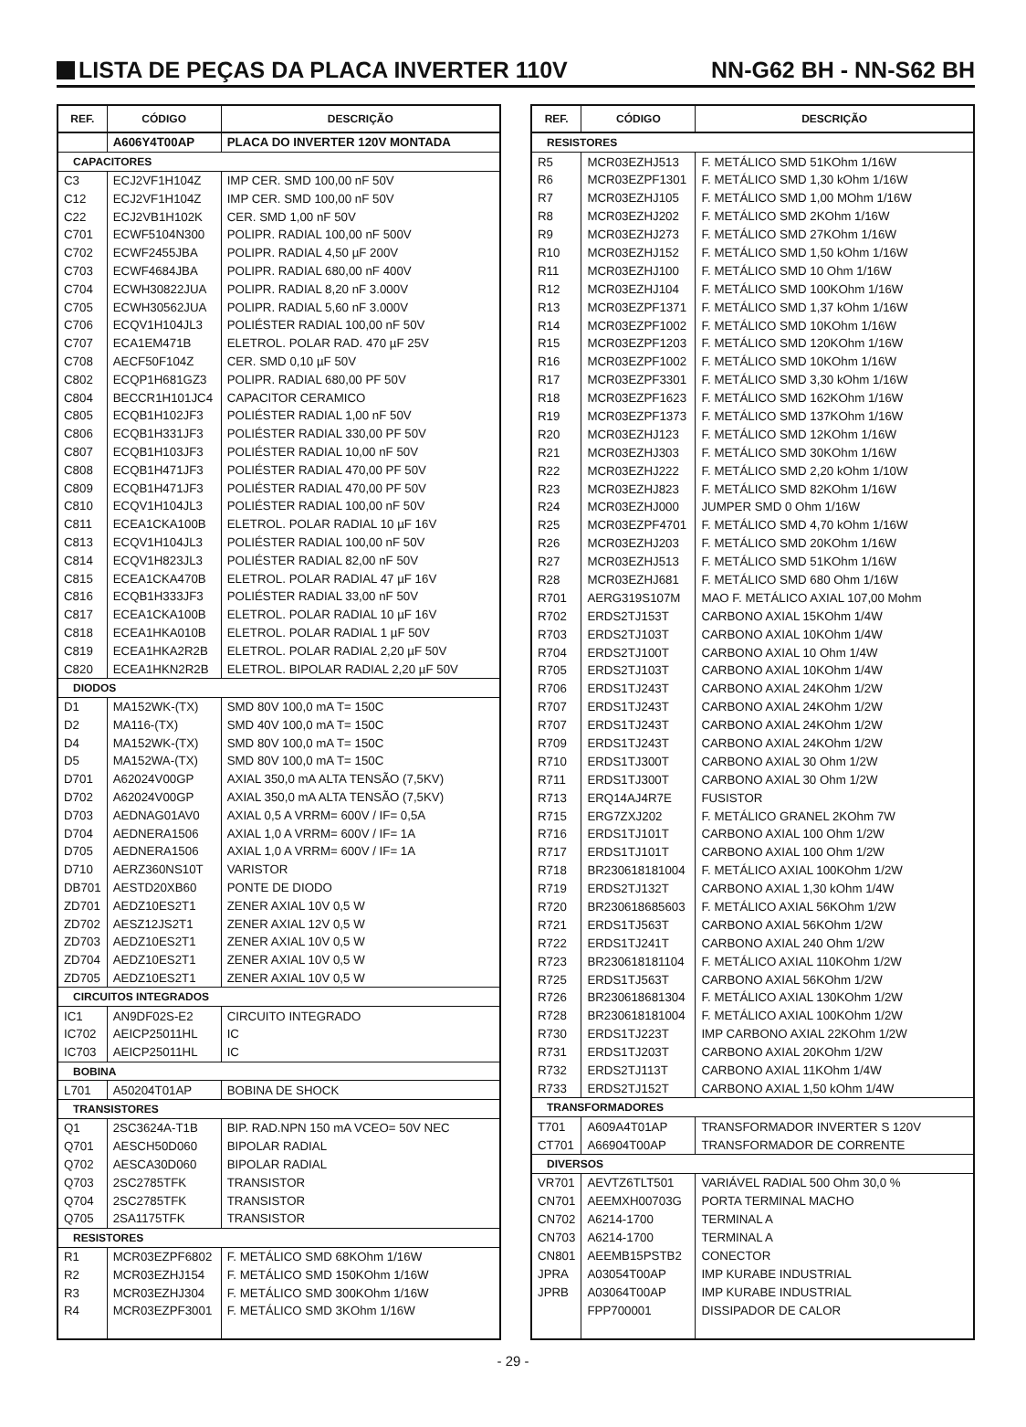LISTA DE PEÇAS DA PLACA INVERTER 110V
NN-G62 BH - NN-S62 BH
| REF. | CÓDIGO | DESCRIÇÃO |
| --- | --- | --- |
| | A606Y4T00AP | PLACA DO INVERTER 120V MONTADA |
| CAPACITORES | | |
| C3 | ECJ2VF1H104Z | IMP CER. SMD 100,00 nF 50V |
| C12 | ECJ2VF1H104Z | IMP CER. SMD 100,00 nF 50V |
| C22 | ECJ2VB1H102K | CER. SMD 1,00 nF 50V |
| C701 | ECWF5104N300 | POLIPR. RADIAL 100,00 nF 500V |
| C702 | ECWF2455JBA | POLIPR. RADIAL 4,50 µF 200V |
| C703 | ECWF4684JBA | POLIPR. RADIAL 680,00 nF 400V |
| C704 | ECWH30822JUA | POLIPR. RADIAL 8,20 nF 3.000V |
| C705 | ECWH30562JUA | POLIPR. RADIAL 5,60 nF 3.000V |
| C706 | ECQV1H104JL3 | POLIÉSTER RADIAL 100,00 nF 50V |
| C707 | ECA1EM471B | ELETROL. POLAR RAD. 470 µF 25V |
| C708 | AECF50F104Z | CER. SMD 0,10 µF 50V |
| C802 | ECQP1H681GZ3 | POLIPR. RADIAL 680,00 PF 50V |
| C804 | BECCR1H101JC4 | CAPACITOR CERAMICO |
| C805 | ECQB1H102JF3 | POLIÉSTER RADIAL 1,00 nF 50V |
| C806 | ECQB1H331JF3 | POLIÉSTER RADIAL 330,00 PF 50V |
| C807 | ECQB1H103JF3 | POLIÉSTER RADIAL 10,00 nF 50V |
| C808 | ECQB1H471JF3 | POLIÉSTER RADIAL 470,00 PF 50V |
| C809 | ECQB1H471JF3 | POLIÉSTER RADIAL 470,00 PF 50V |
| C810 | ECQV1H104JL3 | POLIÉSTER RADIAL 100,00 nF 50V |
| C811 | ECEA1CKA100B | ELETROL. POLAR RADIAL 10 µF 16V |
| C813 | ECQV1H104JL3 | POLIÉSTER RADIAL 100,00 nF 50V |
| C814 | ECQV1H823JL3 | POLIÉSTER RADIAL 82,00 nF 50V |
| C815 | ECEA1CKA470B | ELETROL. POLAR RADIAL 47 µF 16V |
| C816 | ECQB1H333JF3 | POLIÉSTER RADIAL 33,00 nF 50V |
| C817 | ECEA1CKA100B | ELETROL. POLAR RADIAL 10 µF 16V |
| C818 | ECEA1HKA010B | ELETROL. POLAR RADIAL 1 µF 50V |
| C819 | ECEA1HKA2R2B | ELETROL. POLAR RADIAL 2,20 µF 50V |
| C820 | ECEA1HKN2R2B | ELETROL. BIPOLAR RADIAL 2,20 µF 50V |
| DIODOS | | |
| D1 | MA152WK-(TX) | SMD 80V 100,0 mA T= 150C |
| D2 | MA116-(TX) | SMD 40V 100,0 mA T= 150C |
| D4 | MA152WK-(TX) | SMD 80V 100,0 mA T= 150C |
| D5 | MA152WA-(TX) | SMD 80V 100,0 mA T= 150C |
| D701 | A62024V00GP | AXIAL 350,0 mA ALTA TENSÃO (7,5KV) |
| D702 | A62024V00GP | AXIAL 350,0 mA ALTA TENSÃO (7,5KV) |
| D703 | AEDNAG01AV0 | AXIAL 0,5 A VRRM= 600V / IF= 0,5A |
| D704 | AEDNERA1506 | AXIAL 1,0 A VRRM= 600V / IF= 1A |
| D705 | AEDNERA1506 | AXIAL 1,0 A VRRM= 600V / IF= 1A |
| D710 | AERZ360NS10T | VARISTOR |
| DB701 | AESTD20XB60 | PONTE DE DIODO |
| ZD701 | AEDZ10ES2T1 | ZENER AXIAL 10V 0,5 W |
| ZD702 | AESZ12JS2T1 | ZENER AXIAL 12V 0,5 W |
| ZD703 | AEDZ10ES2T1 | ZENER AXIAL 10V 0,5 W |
| ZD704 | AEDZ10ES2T1 | ZENER AXIAL 10V 0,5 W |
| ZD705 | AEDZ10ES2T1 | ZENER AXIAL 10V 0,5 W |
| CIRCUITOS INTEGRADOS | | |
| IC1 | AN9DF02S-E2 | CIRCUITO INTEGRADO |
| IC702 | AEICP25011HL | IC |
| IC703 | AEICP25011HL | IC |
| BOBINA | | |
| L701 | A50204T01AP | BOBINA DE SHOCK |
| TRANSISTORES | | |
| Q1 | 2SC3624A-T1B | BIP. RAD.NPN 150 mA VCEO= 50V NEC |
| Q701 | AESCH50D060 | BIPOLAR RADIAL |
| Q702 | AESCA30D060 | BIPOLAR RADIAL |
| Q703 | 2SC2785TFK | TRANSISTOR |
| Q704 | 2SC2785TFK | TRANSISTOR |
| Q705 | 2SA1175TFK | TRANSISTOR |
| RESISTORES | | |
| R1 | MCR03EZPF6802 | F. METÁLICO SMD 68KOhm 1/16W |
| R2 | MCR03EZHJ154 | F. METÁLICO SMD 150KOhm 1/16W |
| R3 | MCR03EZHJ304 | F. METÁLICO SMD 300KOhm 1/16W |
| R4 | MCR03EZPF3001 | F. METÁLICO SMD 3KOhm 1/16W |
| REF. | CÓDIGO | DESCRIÇÃO |
| --- | --- | --- |
| RESISTORES | | |
| R5 | MCR03EZHJ513 | F. METÁLICO SMD 51KOhm 1/16W |
| R6 | MCR03EZPF1301 | F. METÁLICO SMD 1,30 kOhm 1/16W |
| R7 | MCR03EZHJ105 | F. METÁLICO SMD 1,00 MOhm 1/16W |
| R8 | MCR03EZHJ202 | F. METÁLICO SMD 2KOhm 1/16W |
| R9 | MCR03EZHJ273 | F. METÁLICO SMD 27KOhm 1/16W |
| R10 | MCR03EZHJ152 | F. METÁLICO SMD 1,50 kOhm 1/16W |
| R11 | MCR03EZHJ100 | F. METÁLICO SMD 10 Ohm 1/16W |
| R12 | MCR03EZHJ104 | F. METÁLICO SMD 100KOhm 1/16W |
| R13 | MCR03EZPF1371 | F. METÁLICO SMD 1,37 kOhm 1/16W |
| R14 | MCR03EZPF1002 | F. METÁLICO SMD 10KOhm 1/16W |
| R15 | MCR03EZPF1203 | F. METÁLICO SMD 120KOhm 1/16W |
| R16 | MCR03EZPF1002 | F. METÁLICO SMD 10KOhm 1/16W |
| R17 | MCR03EZPF3301 | F. METÁLICO SMD 3,30 kOhm 1/16W |
| R18 | MCR03EZPF1623 | F. METÁLICO SMD 162KOhm 1/16W |
| R19 | MCR03EZPF1373 | F. METÁLICO SMD 137KOhm 1/16W |
| R20 | MCR03EZHJ123 | F. METÁLICO SMD 12KOhm 1/16W |
| R21 | MCR03EZHJ303 | F. METÁLICO SMD 30KOhm 1/16W |
| R22 | MCR03EZHJ222 | F. METÁLICO SMD 2,20 kOhm 1/10W |
| R23 | MCR03EZHJ823 | F. METÁLICO SMD 82KOhm 1/16W |
| R24 | MCR03EZHJ000 | JUMPER SMD 0 Ohm 1/16W |
| R25 | MCR03EZPF4701 | F. METÁLICO SMD 4,70 kOhm 1/16W |
| R26 | MCR03EZHJ203 | F. METÁLICO SMD 20KOhm 1/16W |
| R27 | MCR03EZHJ513 | F. METÁLICO SMD 51KOhm 1/16W |
| R28 | MCR03EZHJ681 | F. METÁLICO SMD 680 Ohm 1/16W |
| R701 | AERG319S107M | MAO F. METÁLICO AXIAL 107,00 Mohm |
| R702 | ERDS2TJ153T | CARBONO AXIAL 15KOhm 1/4W |
| R703 | ERDS2TJ103T | CARBONO AXIAL 10KOhm 1/4W |
| R704 | ERDS2TJ100T | CARBONO AXIAL 10 Ohm 1/4W |
| R705 | ERDS2TJ103T | CARBONO AXIAL 10KOhm 1/4W |
| R706 | ERDS1TJ243T | CARBONO AXIAL 24KOhm 1/2W |
| R707 | ERDS1TJ243T | CARBONO AXIAL 24KOhm 1/2W |
| R707 | ERDS1TJ243T | CARBONO AXIAL 24KOhm 1/2W |
| R709 | ERDS1TJ243T | CARBONO AXIAL 24KOhm 1/2W |
| R710 | ERDS1TJ300T | CARBONO AXIAL 30 Ohm 1/2W |
| R711 | ERDS1TJ300T | CARBONO AXIAL 30 Ohm 1/2W |
| R713 | ERQ14AJ4R7E | FUSISTOR |
| R715 | ERG7ZXJ202 | F. METÁLICO GRANEL 2KOhm 7W |
| R716 | ERDS1TJ101T | CARBONO AXIAL 100 Ohm 1/2W |
| R717 | ERDS1TJ101T | CARBONO AXIAL 100 Ohm 1/2W |
| R718 | BR230618181004 | F. METÁLICO AXIAL 100KOhm 1/2W |
| R719 | ERDS2TJ132T | CARBONO AXIAL 1,30 kOhm 1/4W |
| R720 | BR230618685603 | F. METÁLICO AXIAL 56KOhm 1/2W |
| R721 | ERDS1TJ563T | CARBONO AXIAL 56KOhm 1/2W |
| R722 | ERDS1TJ241T | CARBONO AXIAL 240 Ohm 1/2W |
| R723 | BR230618181104 | F. METÁLICO AXIAL 110KOhm 1/2W |
| R725 | ERDS1TJ563T | CARBONO AXIAL 56KOhm 1/2W |
| R726 | BR230618681304 | F. METÁLICO AXIAL 130KOhm 1/2W |
| R728 | BR230618181004 | F. METÁLICO AXIAL 100KOhm 1/2W |
| R730 | ERDS1TJ223T | IMP CARBONO AXIAL 22KOhm 1/2W |
| R731 | ERDS1TJ203T | CARBONO AXIAL 20KOhm 1/2W |
| R732 | ERDS2TJ113T | CARBONO AXIAL 11KOhm 1/4W |
| R733 | ERDS2TJ152T | CARBONO AXIAL 1,50 kOhm 1/4W |
| TRANSFORMADORES | | |
| T701 | A609A4T01AP | TRANSFORMADOR INVERTER S 120V |
| CT701 | A66904T00AP | TRANSFORMADOR DE CORRENTE |
| DIVERSOS | | |
| VR701 | AEVTZ6TLT501 | VARIÁVEL RADIAL 500 Ohm 30,0 % |
| CN701 | AEEMXH00703G | PORTA TERMINAL MACHO |
| CN702 | A6214-1700 | TERMINAL A |
| CN703 | A6214-1700 | TERMINAL A |
| CN801 | AEEMB15PSTB2 | CONECTOR |
| JPRA | A03054T00AP | IMP KURABE INDUSTRIAL |
| JPRB | A03064T00AP | IMP KURABE INDUSTRIAL |
| | FPP700001 | DISSIPADOR DE CALOR |
- 29 -